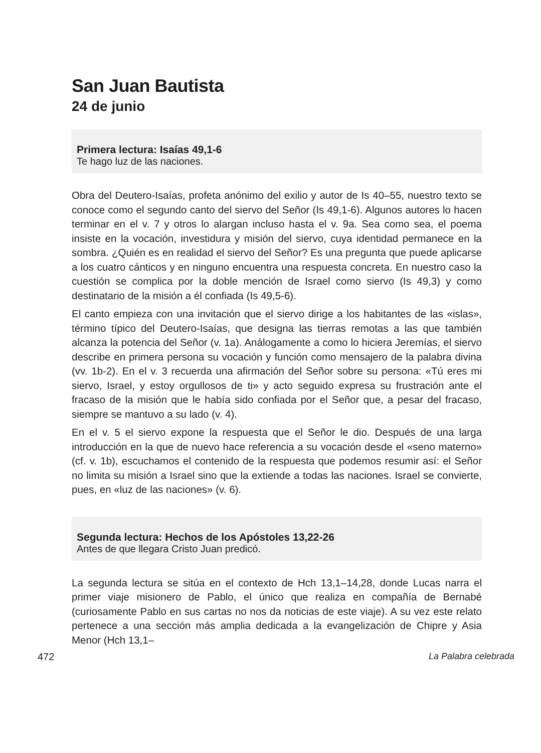San Juan Bautista
24 de junio
Primera lectura: Isaías 49,1-6
Te hago luz de las naciones.
Obra del Deutero-Isaías, profeta anónimo del exilio y autor de Is 40–55, nuestro texto se conoce como el segundo canto del siervo del Señor (Is 49,1-6). Algunos autores lo hacen terminar en el v. 7 y otros lo alargan incluso hasta el v. 9a. Sea como sea, el poema insiste en la vocación, investidura y misión del siervo, cuya identidad permanece en la sombra. ¿Quién es en realidad el siervo del Señor? Es una pregunta que puede aplicarse a los cuatro cánticos y en ninguno encuentra una respuesta concreta. En nuestro caso la cuestión se complica por la doble mención de Israel como siervo (Is 49,3) y como destinatario de la misión a él confiada (Is 49,5-6).
El canto empieza con una invitación que el siervo dirige a los habitantes de las «islas», término típico del Deutero-Isaías, que designa las tierras remotas a las que también alcanza la potencia del Señor (v. 1a). Análogamente a como lo hiciera Jeremías, el siervo describe en primera persona su vocación y función como mensajero de la palabra divina (vv. 1b-2). En el v. 3 recuerda una afirmación del Señor sobre su persona: «Tú eres mi siervo, Israel, y estoy orgullosos de ti» y acto seguido expresa su frustración ante el fracaso de la misión que le había sido confiada por el Señor que, a pesar del fracaso, siempre se mantuvo a su lado (v. 4).
En el v. 5 el siervo expone la respuesta que el Señor le dio. Después de una larga introducción en la que de nuevo hace referencia a su vocación desde el «seno materno» (cf. v. 1b), escuchamos el contenido de la respuesta que podemos resumir así: el Señor no limita su misión a Israel sino que la extiende a todas las naciones. Israel se convierte, pues, en «luz de las naciones» (v. 6).
Segunda lectura: Hechos de los Apóstoles 13,22-26
Antes de que llegara Cristo Juan predicó.
La segunda lectura se sitúa en el contexto de Hch 13,1–14,28, donde Lucas narra el primer viaje misionero de Pablo, el único que realiza en compañía de Bernabé (curiosamente Pablo en sus cartas no nos da noticias de este viaje). A su vez este relato pertenece a una sección más amplia dedicada a la evangelización de Chipre y Asia Menor (Hch 13,1–
472 La Palabra celebrada